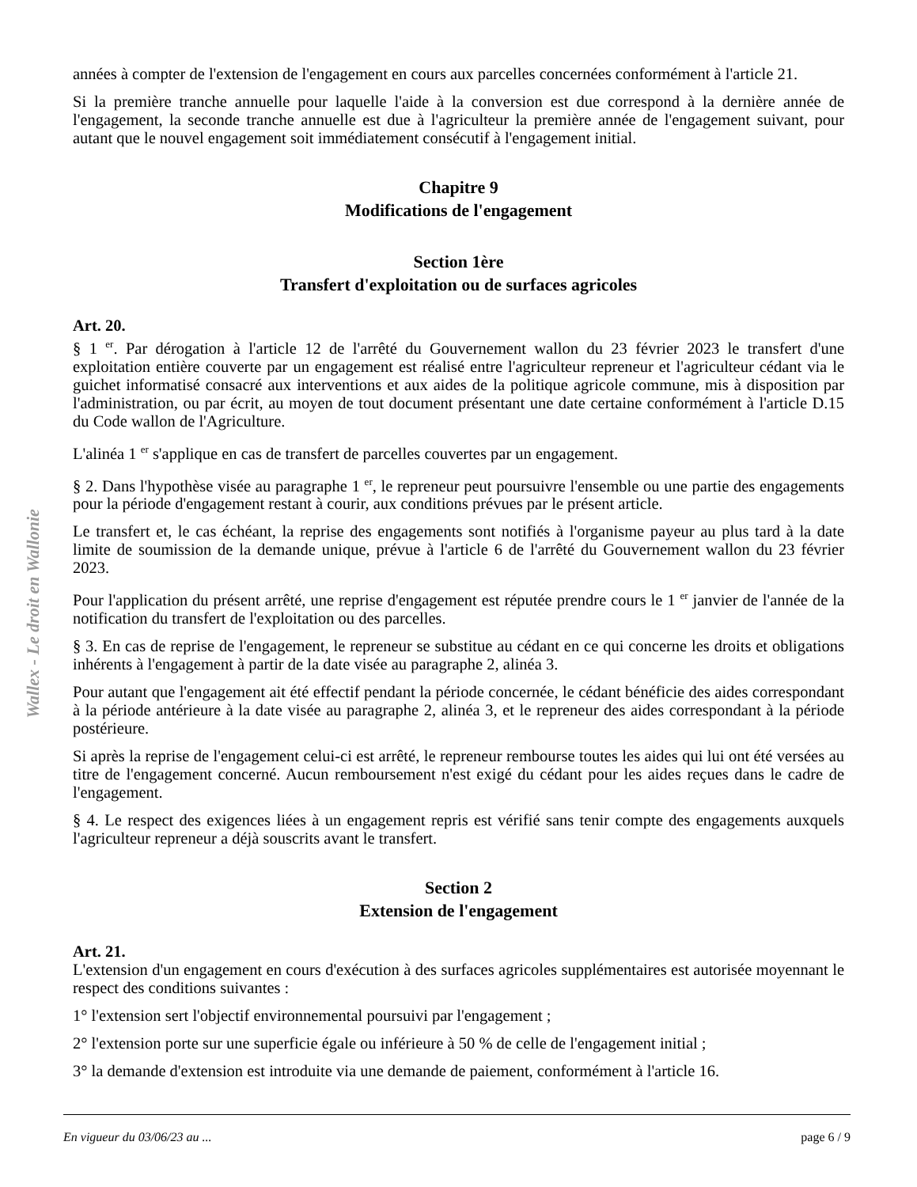Wallex - Le droit en Wallonie
années à compter de l'extension de l'engagement en cours aux parcelles concernées conformément à l'article 21.
Si la première tranche annuelle pour laquelle l'aide à la conversion est due correspond à la dernière année de l'engagement, la seconde tranche annuelle est due à l'agriculteur la première année de l'engagement suivant, pour autant que le nouvel engagement soit immédiatement consécutif à l'engagement initial.
Chapitre 9
Modifications de l'engagement
Section 1ère
Transfert d'exploitation ou de surfaces agricoles
Art. 20.
§ 1 <sup>er</sup>. Par dérogation à l'article 12 de l'arrêté du Gouvernement wallon du 23 février 2023 le transfert d'une exploitation entière couverte par un engagement est réalisé entre l'agriculteur repreneur et l'agriculteur cédant via le guichet informatisé consacré aux interventions et aux aides de la politique agricole commune, mis à disposition par l'administration, ou par écrit, au moyen de tout document présentant une date certaine conformément à l'article D.15 du Code wallon de l'Agriculture.
L'alinéa 1 <sup>er</sup> s'applique en cas de transfert de parcelles couvertes par un engagement.
§ 2. Dans l'hypothèse visée au paragraphe 1 <sup>er</sup>, le repreneur peut poursuivre l'ensemble ou une partie des engagements pour la période d'engagement restant à courir, aux conditions prévues par le présent article.
Le transfert et, le cas échéant, la reprise des engagements sont notifiés à l'organisme payeur au plus tard à la date limite de soumission de la demande unique, prévue à l'article 6 de l'arrêté du Gouvernement wallon du 23 février 2023.
Pour l'application du présent arrêté, une reprise d'engagement est réputée prendre cours le 1 <sup>er</sup> janvier de l'année de la notification du transfert de l'exploitation ou des parcelles.
§ 3. En cas de reprise de l'engagement, le repreneur se substitue au cédant en ce qui concerne les droits et obligations inhérents à l'engagement à partir de la date visée au paragraphe 2, alinéa 3.
Pour autant que l'engagement ait été effectif pendant la période concernée, le cédant bénéficie des aides correspondant à la période antérieure à la date visée au paragraphe 2, alinéa 3, et le repreneur des aides correspondant à la période postérieure.
Si après la reprise de l'engagement celui-ci est arrêté, le repreneur rembourse toutes les aides qui lui ont été versées au titre de l'engagement concerné. Aucun remboursement n'est exigé du cédant pour les aides reçues dans le cadre de l'engagement.
§ 4. Le respect des exigences liées à un engagement repris est vérifié sans tenir compte des engagements auxquels l'agriculteur repreneur a déjà souscrits avant le transfert.
Section 2
Extension de l'engagement
Art. 21.
L'extension d'un engagement en cours d'exécution à des surfaces agricoles supplémentaires est autorisée moyennant le respect des conditions suivantes :
1° l'extension sert l'objectif environnemental poursuivi par l'engagement ;
2° l'extension porte sur une superficie égale ou inférieure à 50 % de celle de l'engagement initial ;
3° la demande d'extension est introduite via une demande de paiement, conformément à l'article 16.
En vigueur du 03/06/23 au ... page 6 / 9